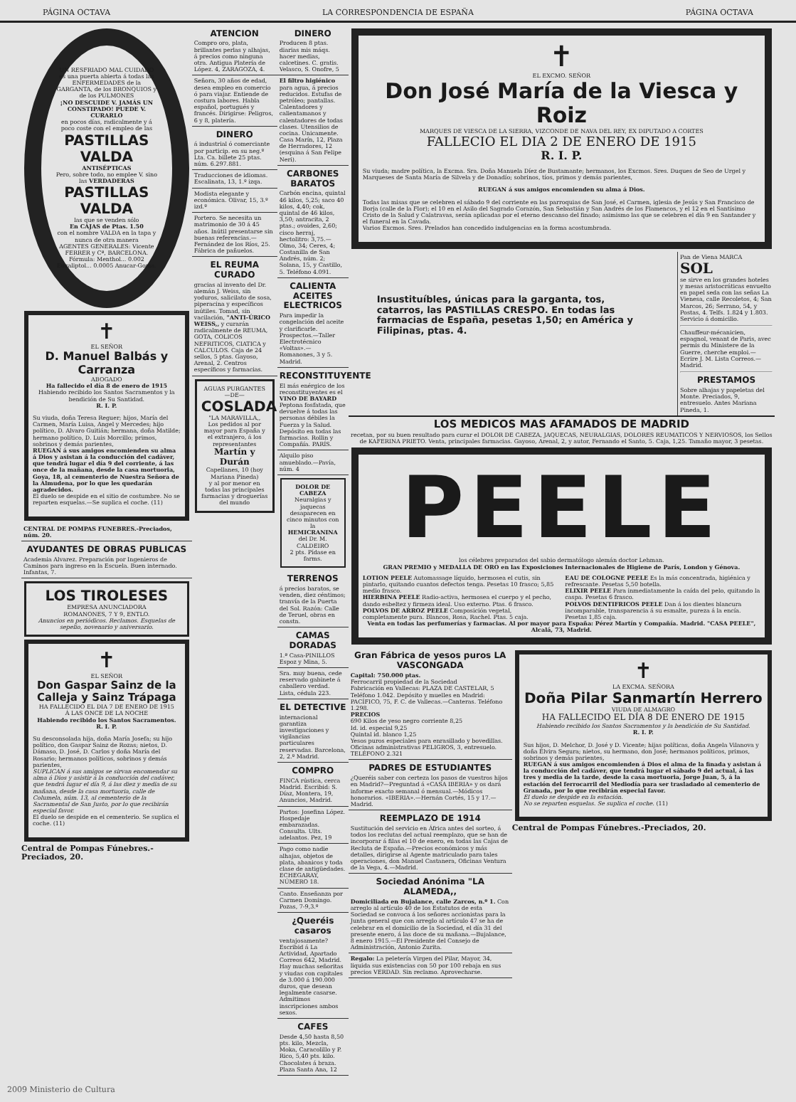PÁGINA OCTAVA LA CORRESPONDENCIA DE ESPAÑA PÁGINA OCTAVA
UN RESFRIADO MAL CUIDADO
es una puerta abierta á todas las ENFERMEDADES de la GARGANTA, de los BRONQUIOS y de los PULMONES
¡NO DESCUIDE V. JAMÁS UN CONSTIPADO! PUEDE V. CURARLO
en pocos días, radicalmente y á poco coste con el empleo de las
PASTILLAS VALDA
ANTISÉPTICAS
Pero, sobre todo, no emplee V. sino las VERDADERAS
PASTILLAS VALDA
las que se venden sólo
En CAJAS de Ptas. 1.50
con el nombre VALDA en la tapa y nunca de otra manera
AGENTES GENERALES: Vicente FERRER y Cª, BARCELONA.
Fórmula: Menthol... 0.002 Eucaliptol... 0.0005 Anucar-Goma.
✝
EL SEÑOR
D. Manuel Balbás y Carranza
ABOGADO
Ha fallecido el día 8 de enero de 1915
Habiendo recibido los Santos Sacramentos y la bendición de Su Santidad.
R. I. P.
Su viuda, doña Teresa Reguer; hijos, María del Carmen, María Luisa, Angel y Mercedes; hijo político, D. Alvaro Guitián; hermana, doña Matilde; hermano político, D. Luis Morcillo; primos, sobrinos y demás parientes,
RUEGAN á sus amigos encomienden su alma á Dios y asistan á la conducción del cadáver, que tendrá lugar el día 9 del corriente, á las once de la mañana, desde la casa mortuoria, Goya, 18, al cementerio de Nuestra Señora de la Almudena, por lo que les quedarán agradecidos.
El duelo se despide en el sitio de costumbre. No se reparten esquelas.—Se suplica el coche. (11)
CENTRAL DE POMPAS FUNEBRES.-Preciados, núm. 20.
AYUDANTES DE OBRAS PUBLICAS
Academia Alvarez. Preparación por Ingenieros de Caminos para ingreso en la Escuela. Buen internado. Infantas, 7.
LOS TIROLESES
EMPRESA ANUNCIADORA
ROMANONES, 7 Y 9, ENTLO.
Anuncios en periódicos. Reclamos. Esquelas de sepelio, novenario y aniversario.
✝
EL SEÑOR
Don Gaspar Sainz de la Calleja y Sainz Trápaga
HA FALLECIDO EL DIA 7 DE ENERO DE 1915
Á LAS ONCE DE LA NOCHE
Habiendo recibido los Santos Sacramentos.
R. I. P.
Su desconsolada hija, doña María Josefa; su hijo político, don Gaspar Sainz de Rozas; nietos, D. Dámaso, D. José, D. Carlos y doña María del Rosario; hermanos políticos, sobrinos y demás parientes,
SUPLICAN á sus amigos se sirvan encomendar su alma á Dios y asistir á la conducción del cadáver, que tendrá lugar el día 9, á las diez y media de su mañana, desde la casa mortuoria, calle de Columela, núm. 13, al cementerio de la Sacramental de San Justo, por lo que recibirán especial favor.
El duelo se despide en el cementerio. Se suplica el coche. (11)
Central de Pompas Fúnebres.-Preciados, 20.
ATENCION
Compro oro, plata, brillantes perlas y alhajas, á precios como ninguna otra. Antigua Platería de López. 4, ZARAGOZA, 4.
Señora, 30 años de edad, desea empleo en comercio ó para viajar. Entiende de costura labores. Habla español, portugués y francés. Dirigirse: Peligros, 6 y 8, platería.
DINERO
á industrial ó comerciante por particip. en su neg.º Lta. Ca. billete 25 ptas. núm. 6.297.881.
Traducciones de idiomas. Escalinata, 13, 1.º izqa.
Modista elegante y económica. Olivar, 15, 3.º izd.º
Portero. Se necesita un matrimonio de 30 á 45 años. Inútil presentarse sin buenas referencias.—Fernández de los Ríos, 25. Fábrica de pañuelos.
EL REUMA CURADO
gracias al invento del Dr. alemán J. Weiss, sin yoduros, salicilato de sosa, piperacina y específicos inútiles. Tomad, sin vacilación, "ANTI-ÚRICO WEISS,, y curarán radicalmente de REUMA, GOTA, COLICOS NEFRITICOS, CIATICA y CALCULOS. Caja de 24 sellos, 5 ptas. Gayoso, Arenal, 2. Centros específicos y farmacias.
AGUAS PURGANTES
—DE—
COSLADA
"LA MARAVILLA,,
Los pedidos al por mayor para España y el extranjero, á los representantes
Martín y Durán
Capellanes, 10 (hoy Mariana Pineda)
y al por menor en todas las principales farmacias y droguerías del mundo
DINERO
Producen 8 ptas. diarias mis máqs. hacer medias, calcetines. C. gratis. Velasco, S. Onofre, 5
El filtro higiénico para agua, á precios reducidos. Estufas de petróleo; pantallas. Calentadores y calientamanos y calentadores de todas clases. Utensilios de cocina. Únicamente. Casa Marín, 12, Plaza de Herradores, 12 (esquina á San Felipe Neri).
CARBONES BARATOS
Carbón encina, quintal 46 kilos, 5,25; saco 40 kilos, 4,40; cok, quintal de 46 kilos, 3,50; antracita, 2 ptas.; ovoides, 2,60; cisco herraj, hectolitro: 3,75.—Olmo, 34; Ceres, 4; Costanilla de San Andrés, núm. 2; Solana, 15, y Castillo, 5. Teléfono 4.091.
CALIENTA ACEITES ELECTRICOS
Para impedir la congelación del aceite y clarificarle. Prospectos.—Taller Electrotécnico «Voltas».—Romanones, 3 y 5. Madrid.
RECONSTITUYENTE
El más enérgico de los reconstituyentes es el VINO DE BAYARD Peptona fosfatada, que devuelve á todas las personas débiles la Fuerza y la Salud. Depósito en todas las farmacias. Rollin y Compañía. PARÍS.
Alquilo piso amueblado.—Pavía, núm. 4
DOLOR DE CABEZA
Neuralgias y jaquecas desaparecen en cinco minutos con la HEMICRANINA del Dr. M. CALDEIRO
2 pts. Pídase en farms.
TERRENOS
á precios baratos, se venden, diez céntimos; tranvía de la Puerta del Sol. Razón: Calle de Teruel, obras en constn.
CAMAS DORADAS
1.ª Casa-PINILLOS Espoz y Mina, 5.
Sra. muy buena, cede reservado gabinete á caballero verdad. Lista, cédula 223.
EL DETECTIVE
internacional garantiza investigaciones y vigilancias particulares reservadas. Barcelona, 2, 2.º Madrid.
COMPRO
FINCA rústica, cerca Madrid. Escribid: S. Díaz, Montera, 19, Anuncios, Madrid.
Partos: Josefina López. Hospedaje embarazadas. Consulta. Ults. adelantos. Pez, 19
Pago como nadie alhajas, objetos de plata, abanicos y toda clase de antigüedades. ECHEGARAY, NÚMERO 18.
Canto. Enseñanza por Carmen Domingo. Pozas, 7-9,3.º
¿Queréis casaros
ventajosamente? Escribid á La Actividad, Apartado Correos 642, Madrid. Hay muchas señoritas y viudas con capitales de 3.000 á 190.000 duros, que desean legalmente casarse. Admitimos inscripciones ambos sexos.
CAFES
Desde 4,50 hasta 8,50 pts. kilo, Mezcla, Moka, Caracolillo y P. Rico, 5,40 pts. kilo. Chocolates á braza. Plaza Santa Ana, 12
✝
EL EXCMO. SEÑOR
Don José María de la Viesca y Roiz
MARQUES DE VIESCA DE LA SIERRA, VIZCONDE DE NAVA DEL REY, EX DIPUTADO A CORTES
FALLECIO EL DIA 2 DE ENERO DE 1915
R. I. P.
Su viuda; madre política, la Excma. Sra. Doña Manuela Díez de Bustamante; hermanos, los Excmos. Sres. Duques de Seo de Urgel y Marqueses de Santa María de Silvela y de Donadío; sobrinos, tíos, primos y demás parientes,
RUEGAN á sus amigos encomienden su alma á Dios.
Todas las misas que se celebren el sábado 9 del corriente en las parroquias de San José, el Carmen, iglesia de Jesús y San Francisco de Borja (calle de la Flor); el 10 en el Asilo del Sagrado Corazón, San Sebastián y San Andrés de los Flamencos, y el 12 en el Santísimo Cristo de la Salud y Calatravas, serán aplicadas por el eterno descanso del finado; asimismo las que se celebren el día 9 en Santander y el funeral en la Cavada.
Varios Excmos. Sres. Prelados han concedido indulgencias en la forma acostumbrada.
Insustituíbles, únicas para la garganta, tos, catarros, las PASTILLAS CRESPO. En todas las farmacias de España, pesetas 1,50; en América y Filipinas, ptas. 4.
Pan de Viena MARCA SOL
se sirve en los grandes hoteles y mesas aristocráticas envuelto en papel seda con las señas La Vienesa, calle Recoletos, 4; San Marcos, 26; Serrano, 54, y Postas, 4. Telfs. 1.824 y 1.803. Servicio á domicilio.
Chauffeur-mécanicien, espagnol, venant de Paris, avec permis du Ministere de la Guerre, cherche emploi.—Ecrire J. M. Lista Correos.—Madrid.
PRESTAMOS
Sobre alhajas y papeletas del Monte. Preciados, 9, entresuelo. Antes Mariana Pineda, 1.
LOS MEDICOS MAS AFAMADOS DE MADRID
recetan, por su buen resultado para curar el DOLOR DE CABEZA, JAQUECAS, NEURALGIAS, DOLORES REUMATICOS Y NERVIOSOS, los Sellos de KAFERINA PRIETO. Venta, principales farmacias. Gayoso, Arenal, 2, y autor, Fernando el Santo, 5. Caja, 1,25. Tamaño mayor, 3 pesetas.
PEELE
los célebres preparados del sabio dermatólogo alemán doctor Lehman.
GRAN PREMIO y MEDALLA DE ORO en las Exposiciones Internacionales de Higiene de París, London y Génova.
LOTION PEELE Automassage líquido, hermosea el cutis, sin pintarlo, quitando cuantos defectos tenga. Pesetas 10 frasco; 5,85 medio frasco.
HIERBINA PEELE Radio-activa, hermosea el cuerpo y el pecho, dando esbeltez y firmeza ideal. Uso externo. Ptas. 6 frasco.
POLVOS DE ARROZ PEELE Composición vegetal, completamente pura. Blancos, Rosa, Rachel. Ptas. 5 caja.
EAU DE COLOGNE PEELE Es la más concentrada, higiénica y refrescante. Pesetas 5,50 botella.
ELIXIR PEELE Para inmediatamente la caída del pelo, quitando la caspa. Pesetas 6 frasco.
POLVOS DENTIFRICOS PEELE Dan á los dientes blancura incomparable, transparencia á su esmalte, pureza á la encía. Pesetas 1,85 caja.
Venta en todas las perfumerías y farmacias. Al por mayor para España: Pérez Martín y Compañía. Madrid. "CASA PEELE", Alcalá, 73, Madrid.
Gran Fábrica de yesos puros LA VASCONGADA
Capital: 750.000 ptas.
Ferrocarril propiedad de la Sociedad
Fabricación en Vallecas: PLAZA DE CASTELAR, 5 Teléfono 1.042. Depósito y muelles en Madrid: PACÍFICO, 75, F. C. de Vallecas.—Canteras. Teléfono 1.298.
PRECIOS
690 Kilos de yeso negro corriente 8,25
Id. id. especial 9,25
Quintal id. blanco 1,25
Yesos puros especiales para enrasillado y bovedillas. Oficinas administrativas PELIGROS, 3, entresuelo. TELÉFONO 2.321
PADRES DE ESTUDIANTES
¿Queréis saber con certeza los pasos de vuestros hijos en Madrid?—Preguntad á «CASA IBERIA» y os dará informe exacto semanal ó mensual.—Módicos honorarios. «IBERIA».—Hernán Cortés, 15 y 17.—Madrid.
REEMPLAZO DE 1914
Sustitución del servicio en África antes del sorteo, á todos los reclutas del actual reemplazo, que se han de incorporar á filas el 10 de enero, en todas las Cajas de Recluta de España.—Precios económicos y más detalles, dirigirse al Agente matriculado para tales operaciones, don Manuel Castanera, Oficinas Ventura de la Vega, 4.—Madrid.
Sociedad Anónima "LA ALAMEDA,,
Domiciliada en Bujalance, calle Zarcos, n.º 1. Con arreglo al artículo 40 de los Estatutos de esta Sociedad se convoca á los señores accionistas para la Junta general que con arreglo al artículo 47 se ha de celebrar en el domicilio de la Sociedad, el día 31 del presente enero, á las doce de su mañana.—Bujalance, 8 enero 1915.—El Presidente del Consejo de Administración, Antonio Zurita.
Regalo: La peletería Virgen del Pilar, Mayor, 34, liquida sus existencias con 50 por 100 rebaja en sus precios VERDAD. Sin reclamo. Aprovecharse.
✝
LA EXCMA. SEÑORA
Doña Pilar Sanmartín Herrero
VIUDA DE ALMAGRO
HA FALLECIDO EL DÍA 8 DE ENERO DE 1915
Habiendo recibido los Santos Sacramentos y la bendición de Su Santidad.
R. I. P.
Sus hijos, D. Melchor, D. José y D. Vicente; hijas políticas, doña Angela Vilanova y doña Elvira Segura; nietos, su hermano, don José; hermanos políticos, primos, sobrinos y demás parientes,
RUEGAN á sus amigos encomienden á Dios el alma de la finada y asistan á la conducción del cadáver, que tendrá lugar el sábado 9 del actual, á las tres y media de la tarde, desde la casa mortuoria, Jorge Juan, 5, á la estación del ferrocarril del Mediodía para ser trasladado al cementerio de Granada, por lo que recibirán especial favor.
El duelo se despide en la estación.
No se reparten esquelas. Se suplica el coche. (11)
Central de Pompas Fúnebres.-Preciados, 20.
2009 Ministerio de Cultura